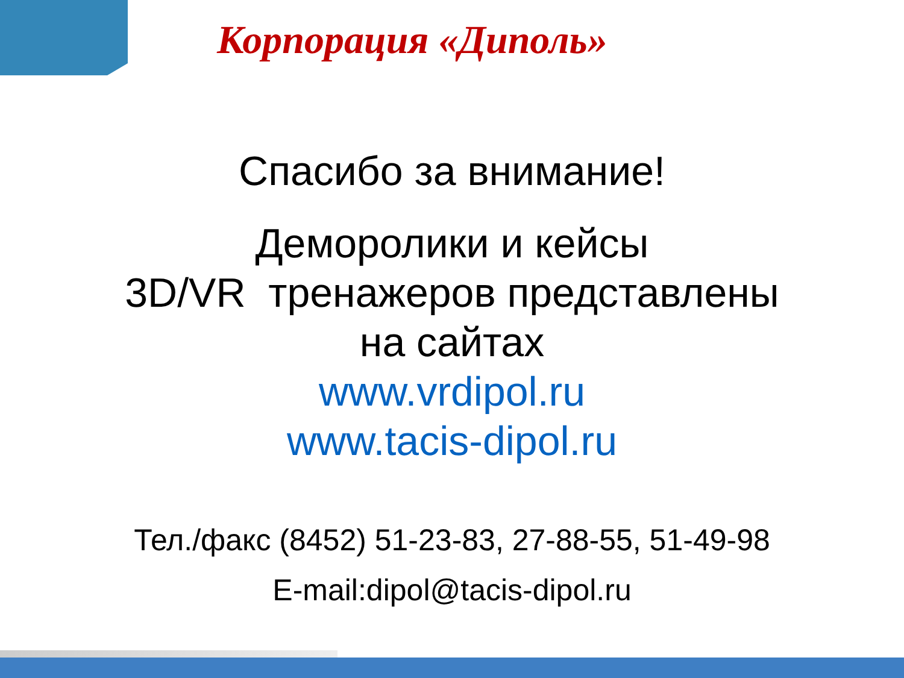Корпорация «Диполь»
Спасибо за внимание!
Деморолики и кейсы
3D/VR тренажеров представлены
на сайтах
www.vrdipol.ru
www.tacis-dipol.ru
Тел./факс (8452) 51-23-83, 27-88-55, 51-49-98
E-mail:dipol@tacis-dipol.ru